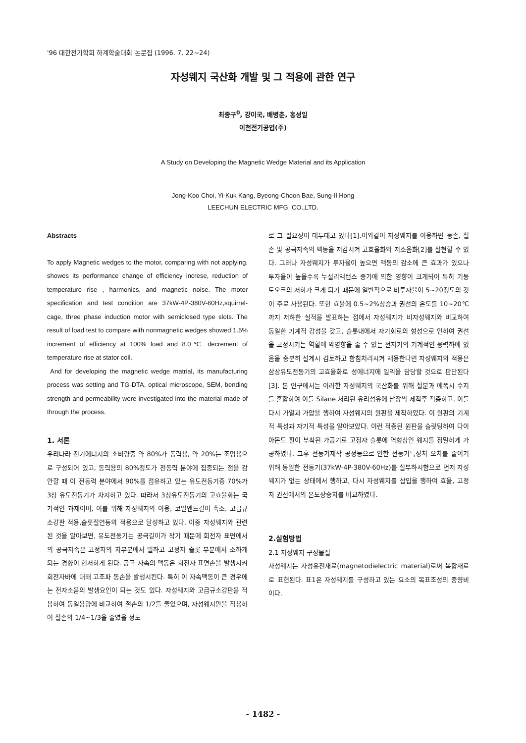'96 대한전기학회 하계학술대회 논문집 (1996. 7. 22~24)
자성웨지 국산화 개발 및 그 적용에 관한 연구
최종구<sup>0</sup>, 강이국, 배병춘, 홍성일
이천전기공업(주)
A Study on Developing the Magnetic Wedge Material and its Application
Jong-Koo Choi, Yi-Kuk Kang, Byeong-Choon Bae, Sung-Il Hong
LEECHUN ELECTRIC MFG. CO.,LTD.
Abstracts
To apply Magnetic wedges to the motor, comparing with not applying, showes its performance change of efficiency increse, reduction of temperature rise , harmonics, and magnetic noise. The motor specification and test condition are 37kW-4P-380V-60Hz,squirrel-cage, three phase induction motor with semiclosed type slots. The result of load test to compare with nonmagnetic wedges showed 1.5% increment of efficiency at 100% load and 8.0℃ decrement of temperature rise at stator coil.
And for developing the magnetic wedge matrial, its manufacturing process was setting and TG-DTA, optical microscope, SEM, bending strength and permeability were investigated into the material made of through the process.
1. 서론
우리나라 전기에너지의 소비량중 약 80%가 동력용, 약 20%는 조명용으로 구성되어 있고, 동력용의 80%정도가 전동력 분야에 집중되는 점을 감안할 때 이 전동력 분야에서 90%를 점유하고 있는 유도전동기중 70%가 3상 유도전동기가 차지하고 있다. 따라서 3상유도전동기의 고효율화는 국가적인 과제이며, 이를 위해 자성웨지의 이용, 코일엔드길이 축소, 고급규소강판 적용,슬롯절연등의 적용으로 달성하고 있다. 이중 자성웨지와 관련된 것을 알아보면, 유도전동기는 공극길이가 작기 때문에 회전자 표면에서의 공극자속은 고정자의 치부분에서 밀하고 고정자 슬롯 부분에서 소하게 되는 경향이 현저하게 된다. 공극 자속의 맥동은 회전자 표면손을 발생시켜 회전자바에 대해 고조파 동손을 발생시킨다. 특히 이 자속맥동이 큰 경우에는 전자소음의 발생요인이 되는 것도 있다. 자성웨지와 고급규소강판을 적용하여 동일용량에 비교하여 철손의 1/2를 줄였으며, 자성웨지만을 적용하여 철손의 1/4~1/3을 줄였을 정도
로 그 필요성이 대두대고 있다[1].이와같이 자성웨지를 이용하면 동손, 철손 및 공극자속의 맥동을 저감시켜 고효율화와 저소음화[2]를 실현할 수 있다. 그러나 자성웨지가 투자율이 높으면 맥동의 감소에 큰 효과가 있으나 투자율이 높을수록 누설리액턴스 증가에 의한 영향이 크게되어 특히 기동 토오크의 저하가 크게 되기 때문에 일반적으로 비투자율이 5~20정도의 것이 주로 사용된다. 또한 효율에 0.5~2%상승과 권선의 온도를 10~20℃까지 저하한 실적을 발표하는 점에서 자성웨지가 비자성웨지와 비교하여 동일한 기계적 강성을 갖고, 슬롯내에서 자기회로의 형성으로 인하여 권선을 고정시키는 역할에 악영향을 줄 수 있는 전자기의 기계적인 응력하에 있음을 충분히 설계시 검토하고 함침처리시켜 채용한다면 자성웨지의 적용은 삼상유도전동기의 고효율화로 성에너지에 일익을 담당할 것으로 판단된다[3]. 본 연구에서는 이러한 자성웨지의 국산화를 위해 철분과 에폭시 수지를 혼합하여 이를 Silane 처리된 유리섬유에 낱장씩 제작후 적층하고, 이를 다시 가열과 가압을 행하여 자성웨지의 원판을 제작하였다. 이 원판의 기계적 특성과 자기적 특성을 알아보았다. 이런 적층된 원판을 슬릿팅하여 다이아몬드 휠이 부착된 가공기로 고정자 슬롯에 역형상인 웨지를 정밀하게 가공하였다. 그후 전동기제작 공정등으로 인한 전동기특성치 오차를 줄이기 위해 동일한 전동기(37kW-4P-380V-60Hz)를 실부하시험으로 먼저 자성웨지가 없는 상태에서 행하고, 다시 자성웨지를 삽입을 행하여 효율, 고정자 권선에서의 온도상승치를 비교하였다.
2.실험방법
2.1 자성웨지 구성물질
자성웨지는 자성유전재료(magnetodielectric material)로써 복합재료로 표현된다. 표1은 자성웨지를 구성하고 있는 요소의 목표조성의 중량비이다.
- 1482 -